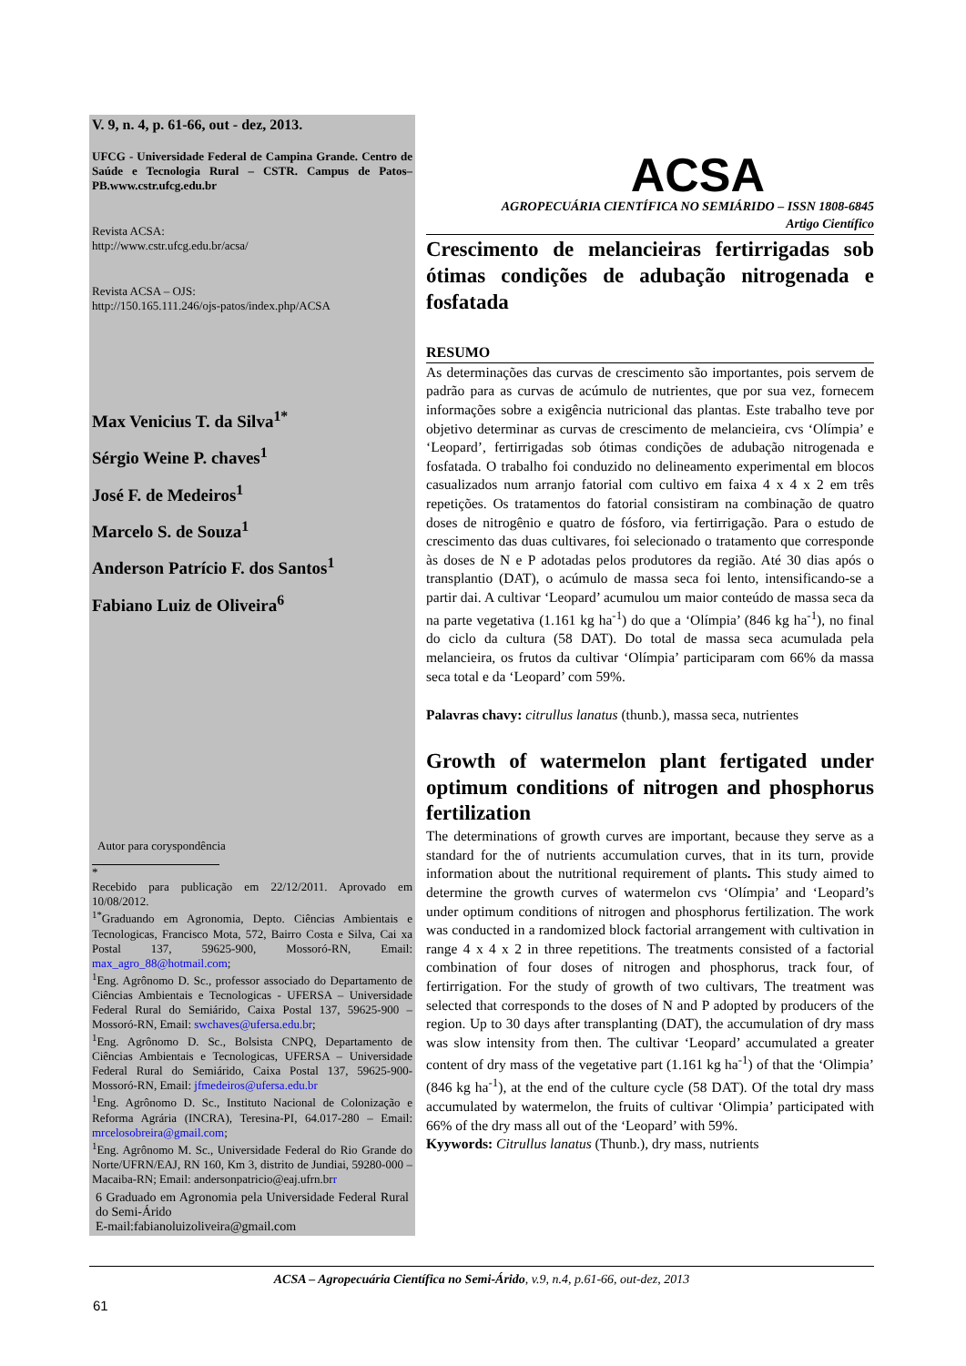V. 9, n. 4, p. 61-66, out - dez, 2013.
UFCG - Universidade Federal de Campina Grande. Centro de Saúde e Tecnologia Rural – CSTR. Campus de Patos–PB.www.cstr.ufcg.edu.br
Revista ACSA:
http://www.cstr.ufcg.edu.br/acsa/
Revista ACSA – OJS:
http://150.165.111.246/ojs-patos/index.php/ACSA
Max Venicius T. da Silva<sup>1*</sup>
Sérgio Weine P. chaves<sup>1</sup>
José F. de Medeiros<sup>1</sup>
Marcelo S. de Souza<sup>1</sup>
Anderson Patrício F. dos Santos<sup>1</sup>
Fabiano Luiz de Oliveira<sup>6</sup>
Autor para coryspondência
*
Recebido para publicação em 22/12/2011. Aprovado em 10/08/2012.
<sup>1*</sup>Graduando em Agronomia, Depto. Ciências Ambientais e Tecnologicas, Francisco Mota, 572, Bairro Costa e Silva, Cai xa Postal 137, 59625-900, Mossoró-RN, Email: max_agro_88@hotmail.com;
<sup>1</sup> Eng. Agrônomo D. Sc., professor associado do Departamento de Ciências Ambientais e Tecnologicas - UFERSA – Universidade Federal Rural do Semiárido, Caixa Postal 137, 59625-900 – Mossoró-RN, Email: swchaves@ufersa.edu.br;
<sup>1</sup> Eng. Agrônomo D. Sc., Bolsista CNPQ, Departamento de Ciências Ambientais e Tecnologicas, UFERSA – Universidade Federal Rural do Semiárido, Caixa Postal 137, 59625-900- Mossoró-RN, Email: jfmedeiros@ufersa.edu.br
<sup>1</sup> Eng. Agrônomo D. Sc., Instituto Nacional de Colonização e Reforma Agrária (INCRA), Teresina-PI, 64.017-280 – Email: mrcelosobreira@gmail.com;
<sup>1</sup> Eng. Agrônomo M. Sc., Universidade Federal do Rio Grande do Norte/UFRN/EAJ, RN 160, Km 3, distrito de Jundiai, 59280-000 – Macaiba-RN; Email: andersonpatricio@eaj.ufrn.brr
6 Graduado em Agronomia pela Universidade Federal Rural do Semi-Árido
E-mail:fabianoluizoliveira@gmail.com
ACSA
AGROPECUÁRIA CIENTÍFICA NO SEMIÁRIDO – ISSN 1808-6845
Artigo Científico
Crescimento de melancieiras fertirrigadas sob ótimas condições de adubação nitrogenada e fosfatada
RESUMO
As determinações das curvas de crescimento são importantes, pois servem de padrão para as curvas de acúmulo de nutrientes, que por sua vez, fornecem informações sobre a exigência nutricional das plantas. Este trabalho teve por objetivo determinar as curvas de crescimento de melancieira, cvs ‘Olímpia’ e ‘Leopard’, fertirrigadas sob ótimas condições de adubação nitrogenada e fosfatada. O trabalho foi conduzido no delineamento experimental em blocos casualizados num arranjo fatorial com cultivo em faixa 4 x 4 x 2 em três repetições. Os tratamentos do fatorial consistiram na combinação de quatro doses de nitrogênio e quatro de fósforo, via fertirrigação. Para o estudo de crescimento das duas cultivares, foi selecionado o tratamento que corresponde às doses de N e P adotadas pelos produtores da região. Até 30 dias após o transplantio (DAT), o acúmulo de massa seca foi lento, intensificando-se a partir dai. A cultivar ‘Leopard’ acumulou um maior conteúdo de massa seca da na parte vegetativa (1.161 kg ha<sup>-1</sup>) do que a ‘Olímpia’ (846 kg ha<sup>-1</sup>), no final do ciclo da cultura (58 DAT). Do total de massa seca acumulada pela melancieira, os frutos da cultivar ‘Olímpia’ participaram com 66% da massa seca total e da ‘Leopard’ com 59%.
Palavras chavy: citrullus lanatus (thunb.), massa seca, nutrientes
Growth of watermelon plant fertigated under optimum conditions of nitrogen and phosphorus fertilization
The determinations of growth curves are important, because they serve as a standard for the of nutrients accumulation curves, that in its turn, provide information about the nutritional requirement of plants. This study aimed to determine the growth curves of watermelon cvs ‘Olímpia’ and ‘Leopard’s under optimum conditions of nitrogen and phosphorus fertilization. The work was conducted in a randomized block factorial arrangement with cultivation in range 4 x 4 x 2 in three repetitions. The treatments consisted of a factorial combination of four doses of nitrogen and phosphorus, track four, of fertirrigation. For the study of growth of two cultivars, The treatment was selected that corresponds to the doses of N and P adopted by producers of the region. Up to 30 days after transplanting (DAT), the accumulation of dry mass was slow intensity from then. The cultivar ‘Leopard’ accumulated a greater content of dry mass of the vegetative part (1.161 kg ha<sup>-1</sup>) of that the ‘Olimpia’ (846 kg ha<sup>-1</sup>), at the end of the culture cycle (58 DAT). Of the total dry mass accumulated by watermelon, the fruits of cultivar ‘Olimpia’ participated with 66% of the dry mass all out of the ‘Leopard’ with 59%.
Kyywords: Citrullus lanatus (Thunb.), dry mass, nutrients
ACSA – Agropecuária Científica no Semi-Árido, v.9, n.4, p.61-66, out-dez, 2013
61